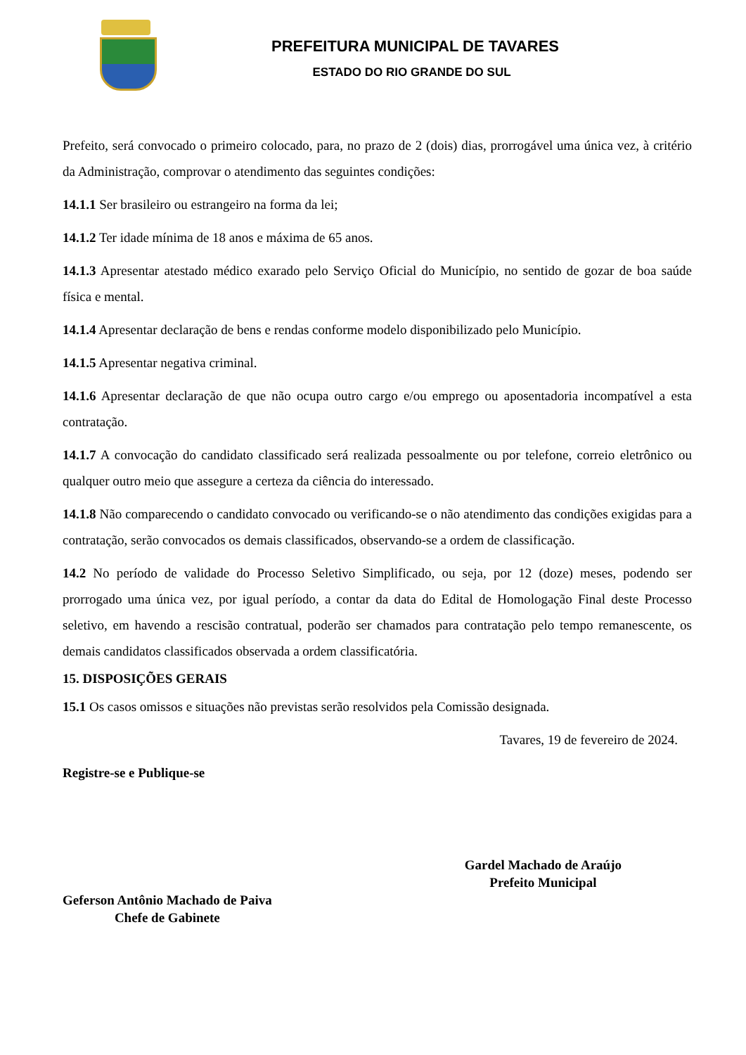PREFEITURA MUNICIPAL DE TAVARES
ESTADO DO RIO GRANDE DO SUL
Prefeito, será convocado o primeiro colocado, para, no prazo de 2 (dois) dias, prorrogável uma única vez, à critério da Administração, comprovar o atendimento das seguintes condições:
14.1.1 Ser brasileiro ou estrangeiro na forma da lei;
14.1.2 Ter idade mínima de 18 anos e máxima de 65 anos.
14.1.3 Apresentar atestado médico exarado pelo Serviço Oficial do Município, no sentido de gozar de boa saúde física e mental.
14.1.4 Apresentar declaração de bens e rendas conforme modelo disponibilizado pelo Município.
14.1.5 Apresentar negativa criminal.
14.1.6 Apresentar declaração de que não ocupa outro cargo e/ou emprego ou aposentadoria incompatível a esta contratação.
14.1.7 A convocação do candidato classificado será realizada pessoalmente ou por telefone, correio eletrônico ou qualquer outro meio que assegure a certeza da ciência do interessado.
14.1.8 Não comparecendo o candidato convocado ou verificando-se o não atendimento das condições exigidas para a contratação, serão convocados os demais classificados, observando-se a ordem de classificação.
14.2 No período de validade do Processo Seletivo Simplificado, ou seja, por 12 (doze) meses, podendo ser prorrogado uma única vez, por igual período, a contar da data do Edital de Homologação Final deste Processo seletivo, em havendo a rescisão contratual, poderão ser chamados para contratação pelo tempo remanescente, os demais candidatos classificados observada a ordem classificatória.
15. DISPOSIÇÕES GERAIS
15.1 Os casos omissos e situações não previstas serão resolvidos pela Comissão designada.
Tavares, 19 de fevereiro de 2024.
Registre-se e Publique-se
Geferson Antônio Machado de Paiva
Chefe de Gabinete
Gardel Machado de Araújo
Prefeito Municipal